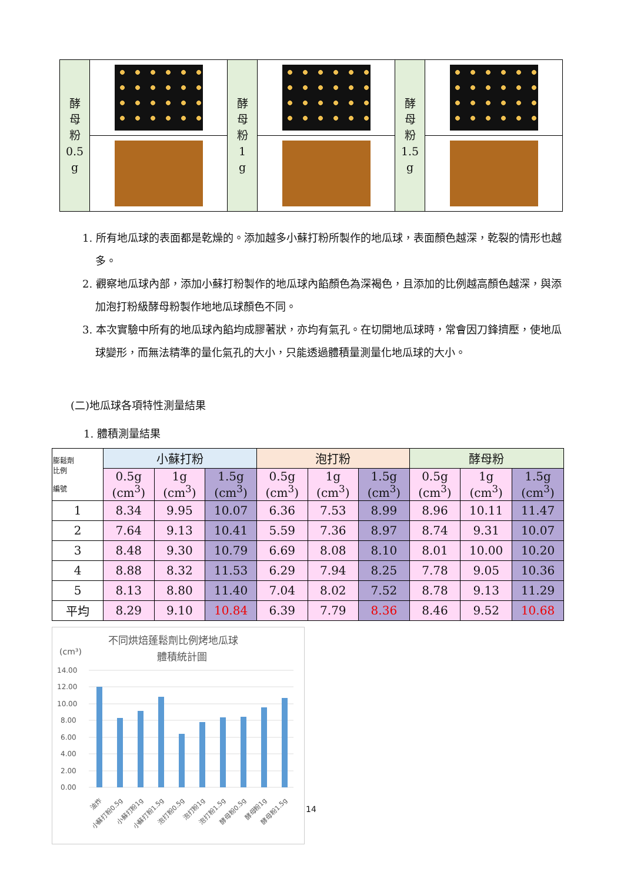| 酵 母 粉 0.5 g | | 酵 母 粉 1 g | | 酵 母 粉 1.5 g | |
1. 所有地瓜球的表面都是乾燥的。添加越多小蘇打粉所製作的地瓜球，表面顏色越深，乾裂的情形也越多。
2. 觀察地瓜球內部，添加小蘇打粉製作的地瓜球內餡顏色為深褐色，且添加的比例越高顏色越深，與添加泡打粉級酵母粉製作地地瓜球顏色不同。
3. 本次實驗中所有的地瓜球內餡均成膠著狀，亦均有氣孔。在切開地瓜球時，常會因刀鋒擠壓，使地瓜球變形，而無法精準的量化氣孔的大小，只能透過體積量測量化地瓜球的大小。
(二)地瓜球各項特性測量結果
1. 體積測量結果
| 膨鬆劑 比例 編號 | 小蘇打粉 | | | 泡打粉 | | | 酵母粉 | | |
| --- | --- | --- | --- | --- | --- | --- | --- | --- | --- |
| | 0.5g (cm<sup>3</sup>) | 1g (cm<sup>3</sup>) | 1.5g (cm<sup>3</sup>) | 0.5g (cm<sup>3</sup>) | 1g (cm<sup>3</sup>) | 1.5g (cm<sup>3</sup>) | 0.5g (cm<sup>3</sup>) | 1g (cm<sup>3</sup>) | 1.5g (cm<sup>3</sup>) |
| 1 | 8.34 | 9.95 | 10.07 | 6.36 | 7.53 | 8.99 | 8.96 | 10.11 | 11.47 |
| 2 | 7.64 | 9.13 | 10.41 | 5.59 | 7.36 | 8.97 | 8.74 | 9.31 | 10.07 |
| 3 | 8.48 | 9.30 | 10.79 | 6.69 | 8.08 | 8.10 | 8.01 | 10.00 | 10.20 |
| 4 | 8.88 | 8.32 | 11.53 | 6.29 | 7.94 | 8.25 | 7.78 | 9.05 | 10.36 |
| 5 | 8.13 | 8.80 | 11.40 | 7.04 | 8.02 | 7.52 | 8.78 | 9.13 | 11.29 |
| 平均 | 8.29 | 9.10 | 10.84 | 6.39 | 7.79 | 8.36 | 8.46 | 9.52 | 10.68 |
不同烘焙蓬鬆劑比例烤地瓜球
體積統計圖
(cm³)
14.00
12.00
10.00
8.00
6.00
4.00
2.00
0.00
油炸
小蘇打粉0.5g
小蘇打粉1g
小蘇打粉1.5g
泡打粉0.5g
泡打粉1g
泡打粉1.5g
酵母粉0.5g
酵母粉1g
酵母粉1.5g
14